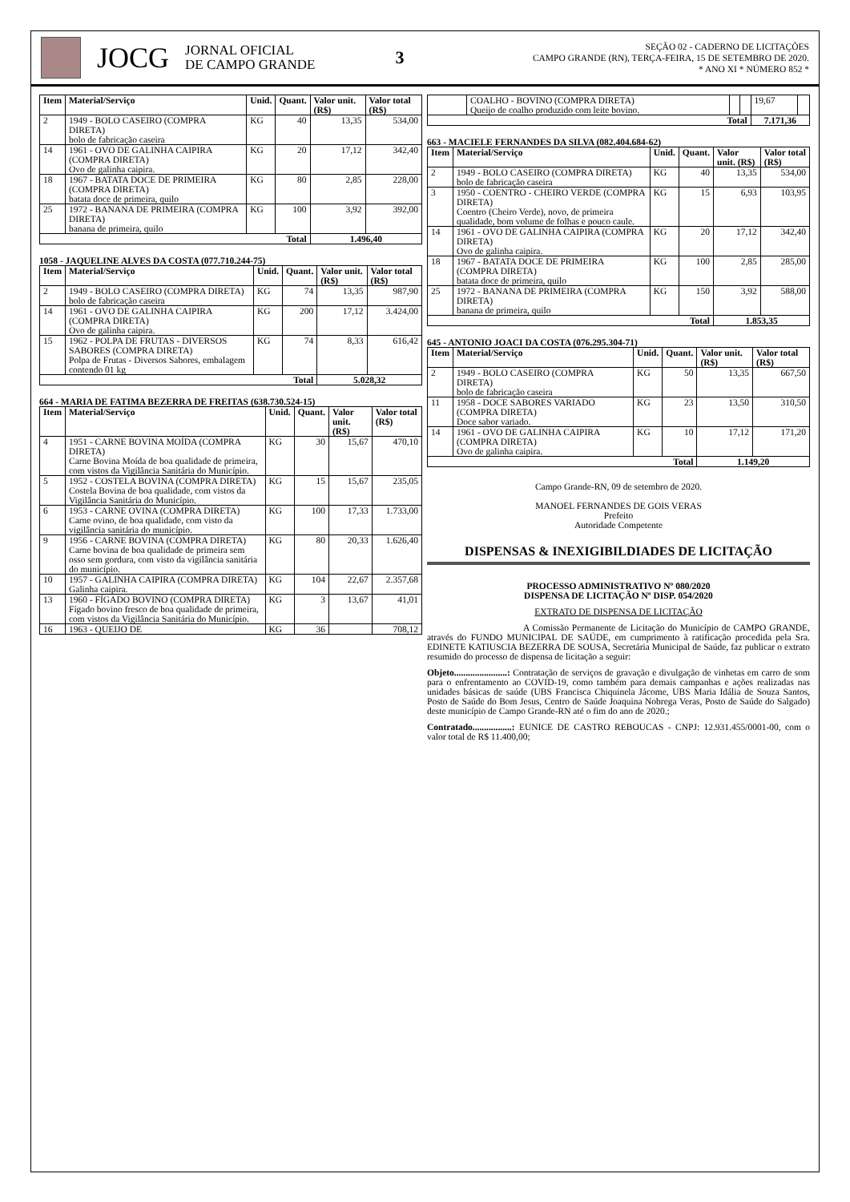JOCG
JORNAL OFICIAL
DE CAMPO GRANDE
3
SEÇÃO 02 - CADERNO DE LICITAÇÕES
CAMPO GRANDE (RN), TERÇA-FEIRA, 15 DE SETEMBRO DE 2020.
* ANO XI * NÚMERO 852 *
| Item | Material/Serviço | Unid. | Quant. | Valor unit. (R$) | Valor total (R$) |
| --- | --- | --- | --- | --- | --- |
| 2 | 1949 - BOLO CASEIRO (COMPRA DIRETA) bolo de fabricação caseira | KG | 40 | 13,35 | 534,00 |
| 14 | 1961 - OVO DE GALINHA CAIPIRA (COMPRA DIRETA) Ovo de galinha caipira. | KG | 20 | 17,12 | 342,40 |
| 18 | 1967 - BATATA DOCE DE PRIMEIRA (COMPRA DIRETA) batata doce de primeira, quilo | KG | 80 | 2,85 | 228,00 |
| 25 | 1972 - BANANA DE PRIMEIRA (COMPRA DIRETA) banana de primeira, quilo | KG | 100 | 3,92 | 392,00 |
| Total | | | | 1.496,40 | |
1058 - JAQUELINE ALVES DA COSTA (077.710.244-75)
| Item | Material/Serviço | Unid. | Quant. | Valor unit. (R$) | Valor total (R$) |
| --- | --- | --- | --- | --- | --- |
| 2 | 1949 - BOLO CASEIRO (COMPRA DIRETA) bolo de fabricação caseira | KG | 74 | 13,35 | 987,90 |
| 14 | 1961 - OVO DE GALINHA CAIPIRA (COMPRA DIRETA) Ovo de galinha caipira. | KG | 200 | 17,12 | 3.424,00 |
| 15 | 1962 - POLPA DE FRUTAS - DIVERSOS SABORES (COMPRA DIRETA) Polpa de Frutas - Diversos Sabores, embalagem contendo 01 kg | KG | 74 | 8,33 | 616,42 |
| Total | | | | 5.028,32 | |
664 - MARIA DE FATIMA BEZERRA DE FREITAS (638.730.524-15)
| Item | Material/Serviço | Unid. | Quant. | Valor unit. (R$) | Valor total (R$) |
| --- | --- | --- | --- | --- | --- |
| 4 | 1951 - CARNE BOVINA MOÍDA (COMPRA DIRETA) Carne Bovina Moída de boa qualidade de primeira, com vistos da Vigilância Sanitária do Município. | KG | 30 | 15,67 | 470,10 |
| 5 | 1952 - COSTELA BOVINA (COMPRA DIRETA) Costela Bovina de boa qualidade, com vistos da Vigilância Sanitária do Município. | KG | 15 | 15,67 | 235,05 |
| 6 | 1953 - CARNE OVINA (COMPRA DIRETA) Carne ovino, de boa qualidade, com visto da vigilância sanitária do município. | KG | 100 | 17,33 | 1.733,00 |
| 9 | 1956 - CARNE BOVINA (COMPRA DIRETA) Carne bovina de boa qualidade de primeira sem osso sem gordura, com visto da vigilância sanitária do município. | KG | 80 | 20,33 | 1.626,40 |
| 10 | 1957 - GALINHA CAIPIRA (COMPRA DIRETA) Galinha caipira. | KG | 104 | 22,67 | 2.357,68 |
| 13 | 1960 - FÍGADO BOVINO (COMPRA DIRETA) Fígado bovino fresco de boa qualidade de primeira, com vistos da Vigilância Sanitária do Município. | KG | 3 | 13,67 | 41,01 |
| 16 | 1963 - QUEIJO DE | KG | 36 | | 708,12 |
| | COALHO - BOVINO (COMPRA DIRETA) Queijo de coalho produzido com leite bovino. | | | 19,67 | |
| Total | | | | 7.171,36 | |
663 - MACIELE FERNANDES DA SILVA (082.404.684-62)
| Item | Material/Serviço | Unid. | Quant. | Valor unit. (R$) | Valor total (R$) |
| --- | --- | --- | --- | --- | --- |
| 2 | 1949 - BOLO CASEIRO (COMPRA DIRETA) bolo de fabricação caseira | KG | 40 | 13,35 | 534,00 |
| 3 | 1950 - COENTRO - CHEIRO VERDE (COMPRA DIRETA) Coentro (Cheiro Verde), novo, de primeira qualidade, bom volume de folhas e pouco caule. | KG | 15 | 6,93 | 103,95 |
| 14 | 1961 - OVO DE GALINHA CAIPIRA (COMPRA DIRETA) Ovo de galinha caipira. | KG | 20 | 17,12 | 342,40 |
| 18 | 1967 - BATATA DOCE DE PRIMEIRA (COMPRA DIRETA) batata doce de primeira, quilo | KG | 100 | 2,85 | 285,00 |
| 25 | 1972 - BANANA DE PRIMEIRA (COMPRA DIRETA) banana de primeira, quilo | KG | 150 | 3,92 | 588,00 |
| Total | | | | 1.853,35 | |
645 - ANTONIO JOACI DA COSTA (076.295.304-71)
| Item | Material/Serviço | Unid. | Quant. | Valor unit. (R$) | Valor total (R$) |
| --- | --- | --- | --- | --- | --- |
| 2 | 1949 - BOLO CASEIRO (COMPRA DIRETA) bolo de fabricação caseira | KG | 50 | 13,35 | 667,50 |
| 11 | 1958 - DOCE SABORES VARIADO (COMPRA DIRETA) Doce sabor variado. | KG | 23 | 13,50 | 310,50 |
| 14 | 1961 - OVO DE GALINHA CAIPIRA (COMPRA DIRETA) Ovo de galinha caipira. | KG | 10 | 17,12 | 171,20 |
| Total | | | | 1.149,20 | |
Campo Grande-RN, 09 de setembro de 2020.
MANOEL FERNANDES DE GOIS VERAS
Prefeito
Autoridade Competente
DISPENSAS & INEXIGIBILDIADES DE LICITAÇÃO
PROCESSO ADMINISTRATIVO Nº 080/2020
DISPENSA DE LICITAÇÃO Nº DISP. 054/2020
EXTRATO DE DISPENSA DE LICITAÇÃO
A Comissão Permanente de Licitação do Município de CAMPO GRANDE, através do FUNDO MUNICIPAL DE SAÚDE, em cumprimento à ratificação procedida pela Sra. EDINETE KATIUSCIA BEZERRA DE SOUSA, Secretária Municipal de Saúde, faz publicar o extrato resumido do processo de dispensa de licitação a seguir:
Objeto.......................: Contratação de serviços de gravação e divulgação de vinhetas em carro de som para o enfrentamento ao COVID-19, como também para demais campanhas e ações realizadas nas unidades básicas de saúde (UBS Francisca Chiquinela Jácome, UBS Maria Idália de Souza Santos, Posto de Saúde do Bom Jesus, Centro de Saúde Joaquina Nobrega Veras, Posto de Saúde do Salgado) deste município de Campo Grande-RN até o fim do ano de 2020.;
Contratado.................: EUNICE DE CASTRO REBOUCAS - CNPJ: 12.931.455/0001-00, com o valor total de R$ 11.400,00;